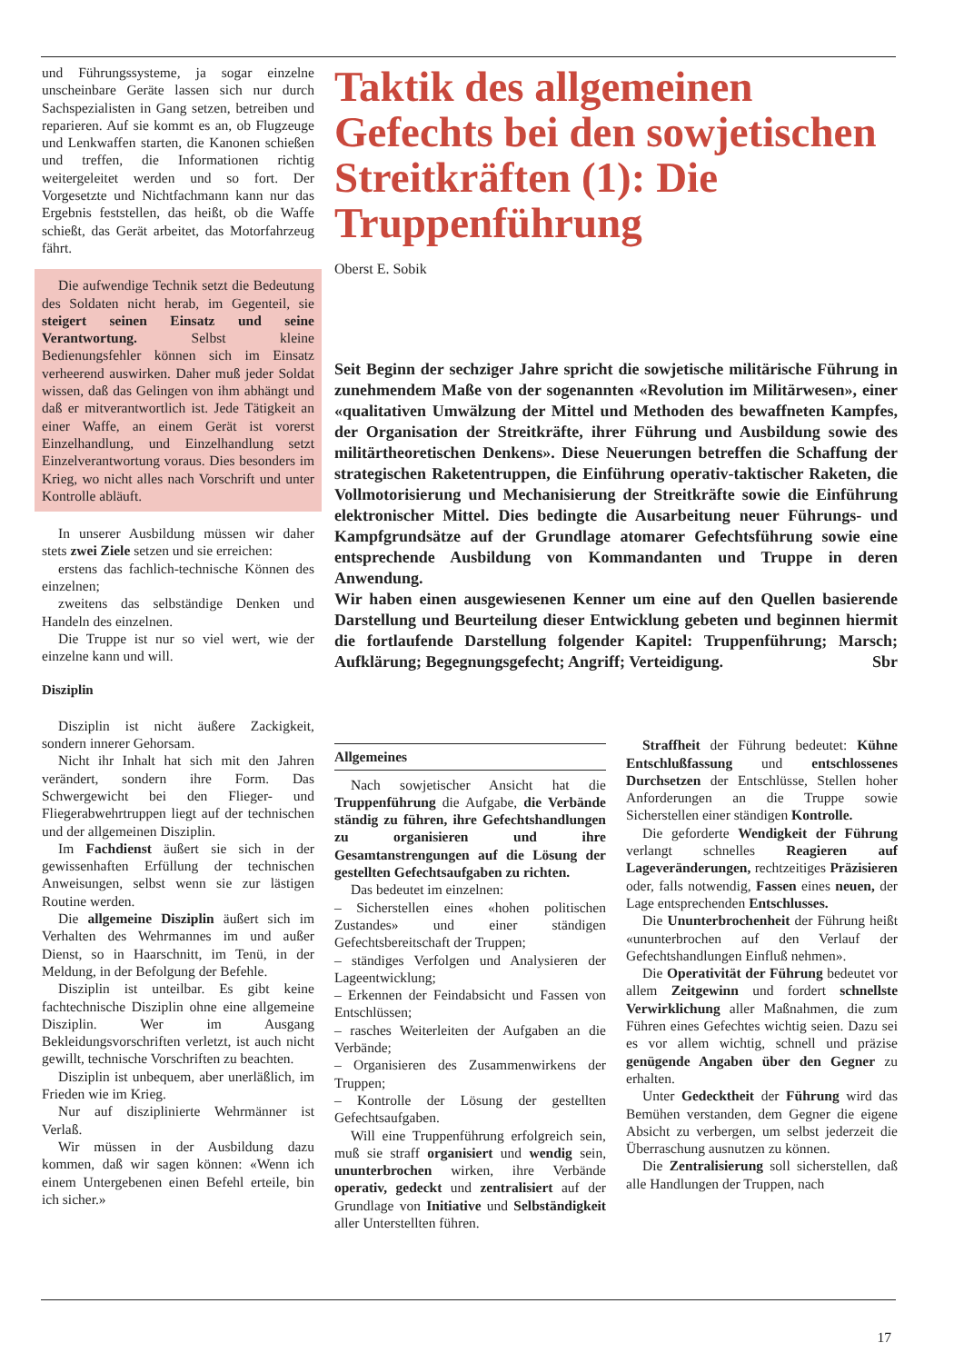und Führungssysteme, ja sogar einzelne unscheinbare Geräte lassen sich nur durch Sachspezialisten in Gang setzen, betreiben und reparieren. Auf sie kommt es an, ob Flugzeuge und Lenkwaffen starten, die Kanonen schießen und treffen, die Informationen richtig weitergeleitet werden und so fort. Der Vorgesetzte und Nichtfachmann kann nur das Ergebnis feststellen, das heißt, ob die Waffe schießt, das Gerät arbeitet, das Motorfahrzeug fährt.
Die aufwendige Technik setzt die Bedeutung des Soldaten nicht herab, im Gegenteil, sie steigert seinen Einsatz und seine Verantwortung. Selbst kleine Bedienungsfehler können sich im Einsatz verheerend auswirken. Daher muß jeder Soldat wissen, daß das Gelingen von ihm abhängt und daß er mitverantwortlich ist. Jede Tätigkeit an einer Waffe, an einem Gerät ist vorerst Einzelhandlung, und Einzelhandlung setzt Einzelverantwortung voraus. Dies besonders im Krieg, wo nicht alles nach Vorschrift und unter Kontrolle abläuft.
In unserer Ausbildung müssen wir daher stets zwei Ziele setzen und sie erreichen:
erstens das fachlich-technische Können des einzelnen;
zweitens das selbständige Denken und Handeln des einzelnen.
Die Truppe ist nur so viel wert, wie der einzelne kann und will.
Disziplin
Disziplin ist nicht äußere Zackigkeit, sondern innerer Gehorsam.
Nicht ihr Inhalt hat sich mit den Jahren verändert, sondern ihre Form. Das Schwergewicht bei den Flieger- und Fliegerabwehrtruppen liegt auf der technischen und der allgemeinen Disziplin.
Im Fachdienst äußert sie sich in der gewissenhaften Erfüllung der technischen Anweisungen, selbst wenn sie zur lästigen Routine werden.
Die allgemeine Disziplin äußert sich im Verhalten des Wehrmannes im und außer Dienst, so in Haarschnitt, im Tenü, in der Meldung, in der Befolgung der Befehle.
Disziplin ist unteilbar. Es gibt keine fachtechnische Disziplin ohne eine allgemeine Disziplin. Wer im Ausgang Bekleidungsvorschriften verletzt, ist auch nicht gewillt, technische Vorschriften zu beachten.
Disziplin ist unbequem, aber unerläßlich, im Frieden wie im Krieg.
Nur auf disziplinierte Wehrmänner ist Verlaß.
Wir müssen in der Ausbildung dazu kommen, daß wir sagen können: «Wenn ich einem Untergebenen einen Befehl erteile, bin ich sicher.»
Taktik des allgemeinen Gefechts bei den sowjetischen Streitkräften (1): Die Truppenführung
Oberst E. Sobik
Seit Beginn der sechziger Jahre spricht die sowjetische militärische Führung in zunehmendem Maße von der sogenannten «Revolution im Militärwesen», einer «qualitativen Umwälzung der Mittel und Methoden des bewaffneten Kampfes, der Organisation der Streitkräfte, ihrer Führung und Ausbildung sowie des militärtheoretischen Denkens». Diese Neuerungen betreffen die Schaffung der strategischen Raketentruppen, die Einführung operativ-taktischer Raketen, die Vollmotorisierung und Mechanisierung der Streitkräfte sowie die Einführung elektronischer Mittel. Dies bedingte die Ausarbeitung neuer Führungs- und Kampfgrundsätze auf der Grundlage atomarer Gefechtsführung sowie eine entsprechende Ausbildung von Kommandanten und Truppe in deren Anwendung.
Wir haben einen ausgewiesenen Kenner um eine auf den Quellen basierende Darstellung und Beurteilung dieser Entwicklung gebeten und beginnen hiermit die fortlaufende Darstellung folgender Kapitel: Truppenführung; Marsch; Aufklärung; Begegnungsgefecht; Angriff; Verteidigung. Sbr
Allgemeines
Nach sowjetischer Ansicht hat die Truppenführung die Aufgabe, die Verbände ständig zu führen, ihre Gefechtshandlungen zu organisieren und ihre Gesamtanstrengungen auf die Lösung der gestellten Gefechtsaufgaben zu richten.
Das bedeutet im einzelnen:
– Sicherstellen eines «hohen politischen Zustandes» und einer ständigen Gefechtsbereitschaft der Truppen;
– ständiges Verfolgen und Analysieren der Lageentwicklung;
– Erkennen der Feindabsicht und Fassen von Entschlüssen;
– rasches Weiterleiten der Aufgaben an die Verbände;
– Organisieren des Zusammenwirkens der Truppen;
– Kontrolle der Lösung der gestellten Gefechtsaufgaben.
Will eine Truppenführung erfolgreich sein, muß sie straff organisiert und wendig sein, ununterbrochen wirken, ihre Verbände operativ, gedeckt und zentralisiert auf der Grundlage von Initiative und Selbständigkeit aller Unterstellten führen.
Straffheit der Führung bedeutet: Kühne Entschlußfassung und entschlossenes Durchsetzen der Entschlüsse, Stellen hoher Anforderungen an die Truppe sowie Sicherstellen einer ständigen Kontrolle.
Die geforderte Wendigkeit der Führung verlangt schnelles Reagieren auf Lageveränderungen, rechtzeitiges Präzisieren oder, falls notwendig, Fassen eines neuen, der Lage entsprechenden Entschlusses.
Die Ununterbrochenheit der Führung heißt «ununterbrochen auf den Verlauf der Gefechtshandlungen Einfluß nehmen».
Die Operativität der Führung bedeutet vor allem Zeitgewinn und fordert schnellste Verwirklichung aller Maßnahmen, die zum Führen eines Gefechtes wichtig seien. Dazu sei es vor allem wichtig, schnell und präzise genügende Angaben über den Gegner zu erhalten.
Unter Gedecktheit der Führung wird das Bemühen verstanden, dem Gegner die eigene Absicht zu verbergen, um selbst jederzeit die Überraschung ausnutzen zu können.
Die Zentralisierung soll sicherstellen, daß alle Handlungen der Truppen, nach
17